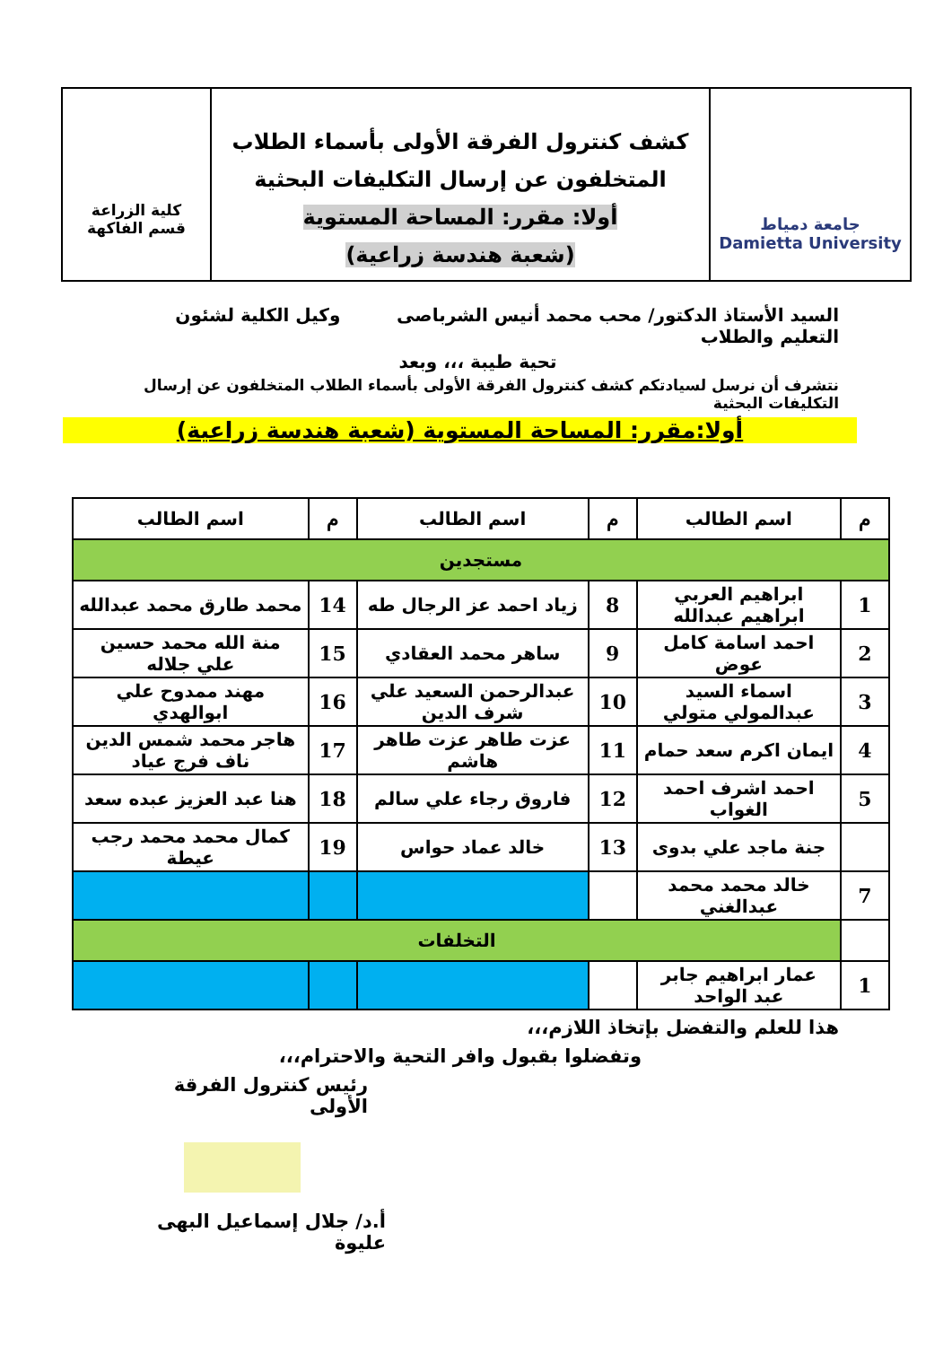جامعة دمياط
Damietta University
كشف كنترول الفرقة الأولى بأسماء الطلاب
المتخلفون عن إرسال التكليفات البحثية
أولا: مقرر: المساحة المستوية
(شعبة هندسة زراعية)
كلية الزراعة
قسم الفاكهة
السيد الأستاذ الدكتور/ محب محمد أنيس الشرباصى وكيل الكلية لشئون التعليم والطلاب
تحية طيبة ،،، وبعد
نتشرف أن نرسل لسيادتكم كشف كنترول الفرقة الأولى بأسماء الطلاب المتخلفون عن إرسال التكليفات البحثية
أولا:مقرر: المساحة المستوية (شعبة هندسة زراعية)
| م | اسم الطالب | م | اسم الطالب | م | اسم الطالب |
| --- | --- | --- | --- | --- | --- |
| مستجدين | | | | | |
| 1 | ابراهيم العربي ابراهيم عبدالله | 8 | زياد احمد عز الرجال طه | 14 | محمد طارق محمد عبدالله |
| 2 | احمد اسامة كامل عوض | 9 | ساهر محمد العقادي | 15 | منة الله محمد حسين علي جلاله |
| 3 | اسماء السيد عبدالمولي متولي | 10 | عبدالرحمن السعيد علي شرف الدين | 16 | مهند ممدوح علي ابوالهدي |
| 4 | ايمان اكرم سعد حمام | 11 | عزت طاهر عزت طاهر هاشم | 17 | هاجر محمد شمس الدين ناف فرج عياد |
| 5 | احمد اشرف احمد الغواب | 12 | فاروق رجاء علي سالم | 18 | هنا عبد العزيز عبده سعد |
| | جنة ماجد علي بدوى | 13 | خالد عماد حواس | 19 | كمال محمد محمد رجب عيطة |
| 7 | خالد محمد محمد عبدالغني | | | | |
| | التخلفات | | | | |
| 1 | عمار ابراهيم جابر عبد الواحد | | | | |
هذا للعلم والتفضل بإتخاذ اللازم،،،
وتفضلوا بقبول وافر التحية والاحترام،،،
رئيس كنترول الفرقة الأولى
أ.د/ جلال إسماعيل البهى عليوة